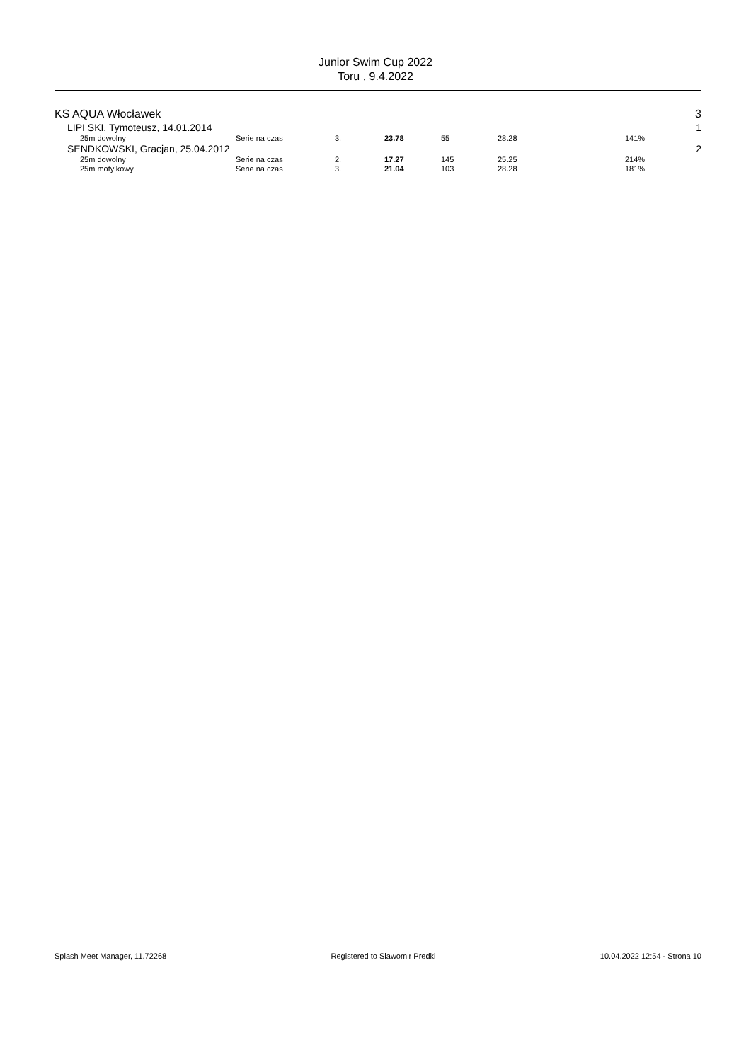Junior Swim Cup 2022
Toru , 9.4.2022
| KS AQUA Włocławek | | | | | | | 3 |
| LIPI SKI, Tymoteusz, 14.01.2014 | | | | | | | 1 |
| 25m dowolny | Serie na czas | 3. | 23.78 | 55 | 28.28 | 141% | |
| SENDKOWSKI, Gracjan, 25.04.2012 | | | | | | | 2 |
| 25m dowolny | Serie na czas | 2. | 17.27 | 145 | 25.25 | 214% | |
| 25m motylkowy | Serie na czas | 3. | 21.04 | 103 | 28.28 | 181% | |
Splash Meet Manager, 11.72268 Registered to Slawomir Predki 10.04.2022 12:54 - Strona 10